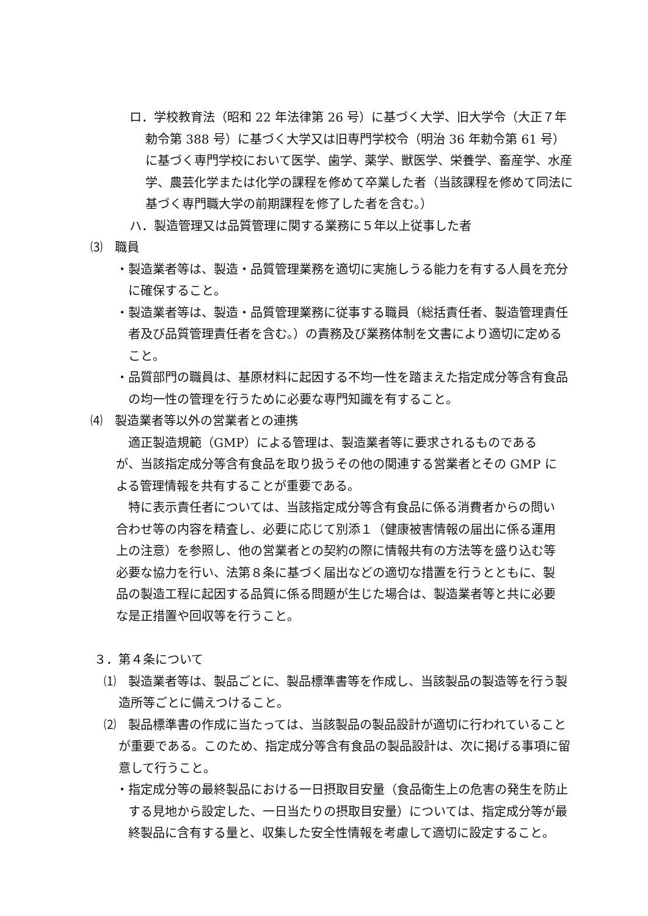ロ．学校教育法（昭和 22 年法律第 26 号）に基づく大学、旧大学令（大正７年勅令第 388 号）に基づく大学又は旧専門学校令（明治 36 年勅令第 61 号）に基づく専門学校において医学、歯学、薬学、獣医学、栄養学、畜産学、水産学、農芸化学または化学の課程を修めて卒業した者（当該課程を修めて同法に基づく専門職大学の前期課程を修了した者を含む。）
ハ．製造管理又は品質管理に関する業務に５年以上従事した者
⑶　職員
・製造業者等は、製造・品質管理業務を適切に実施しうる能力を有する人員を充分に確保すること。
・製造業者等は、製造・品質管理業務に従事する職員（総括責任者、製造管理責任者及び品質管理責任者を含む。）の責務及び業務体制を文書により適切に定めること。
・品質部門の職員は、基原材料に起因する不均一性を踏まえた指定成分等含有食品の均一性の管理を行うために必要な専門知識を有すること。
⑷　製造業者等以外の営業者との連携
適正製造規範（GMP）による管理は、製造業者等に要求されるものであるが、当該指定成分等含有食品を取り扱うその他の関連する営業者とその GMP による管理情報を共有することが重要である。
特に表示責任者については、当該指定成分等含有食品に係る消費者からの問い合わせ等の内容を精査し、必要に応じて別添１（健康被害情報の届出に係る運用上の注意）を参照し、他の営業者との契約の際に情報共有の方法等を盛り込む等必要な協力を行い、法第８条に基づく届出などの適切な措置を行うとともに、製品の製造工程に起因する品質に係る問題が生じた場合は、製造業者等と共に必要な是正措置や回収等を行うこと。
３．第４条について
⑴　製造業者等は、製品ごとに、製品標準書等を作成し、当該製品の製造等を行う製造所等ごとに備えつけること。
⑵　製品標準書の作成に当たっては、当該製品の製品設計が適切に行われていることが重要である。このため、指定成分等含有食品の製品設計は、次に掲げる事項に留意して行うこと。
・指定成分等の最終製品における一日摂取目安量（食品衛生上の危害の発生を防止する見地から設定した、一日当たりの摂取目安量）については、指定成分等が最終製品に含有する量と、収集した安全性情報を考慮して適切に設定すること。